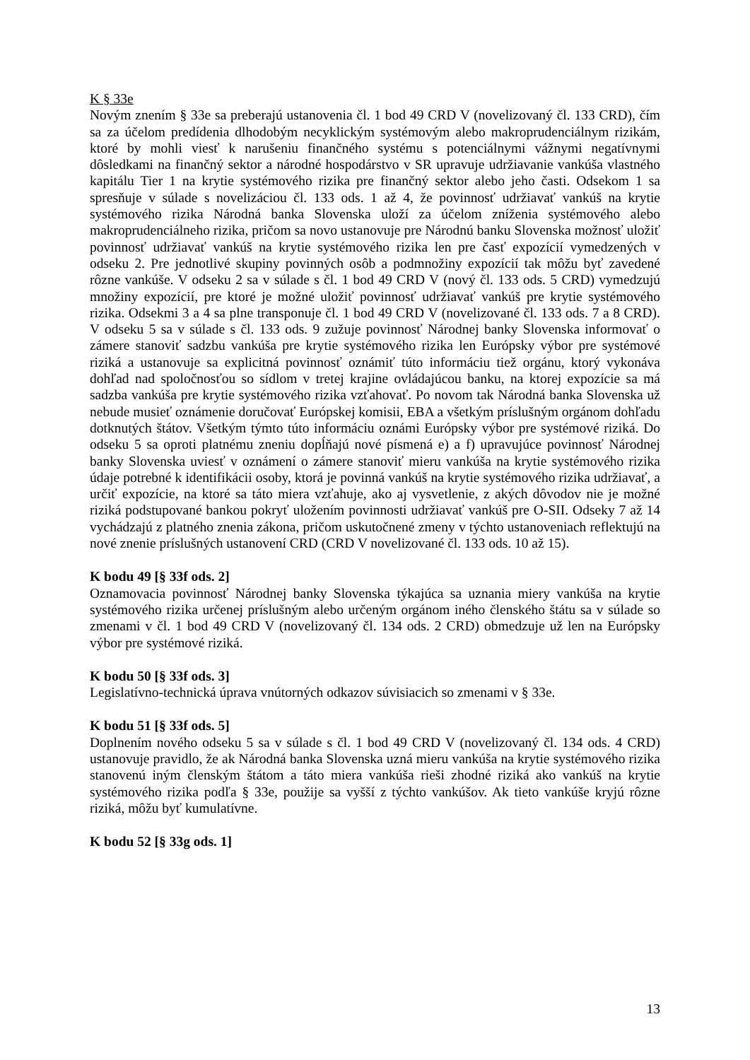K § 33e
Novým znením § 33e sa preberajú ustanovenia čl. 1 bod 49 CRD V (novelizovaný čl. 133 CRD), čím sa za účelom predídenia dlhodobým necyklickým systémovým alebo makroprudenciálnym rizikám, ktoré by mohli viesť k narušeniu finančného systému s potenciálnymi vážnymi negatívnymi dôsledkami na finančný sektor a národné hospodárstvo v SR upravuje udržiavanie vankúša vlastného kapitálu Tier 1 na krytie systémového rizika pre finančný sektor alebo jeho časti. Odsekom 1 sa spresňuje v súlade s novelizáciou čl. 133 ods. 1 až 4, že povinnosť udržiavať vankúš na krytie systémového rizika Národná banka Slovenska uloží za účelom zníženia systémového alebo makroprudenciálneho rizika, pričom sa novo ustanovuje pre Národnú banku Slovenska možnosť uložiť povinnosť udržiavať vankúš na krytie systémového rizika len pre časť expozícií vymedzených v odseku 2. Pre jednotlivé skupiny povinných osôb a podmnožiny expozícií tak môžu byť zavedené rôzne vankúše. V odseku 2 sa v súlade s čl. 1 bod 49 CRD V (nový čl. 133 ods. 5 CRD) vymedzujú množiny expozícií, pre ktoré je možné uložiť povinnosť udržiavať vankúš pre krytie systémového rizika. Odsekmi 3 a 4 sa plne transponuje čl. 1 bod 49 CRD V (novelizované čl. 133 ods. 7 a 8 CRD). V odseku 5 sa v súlade s čl. 133 ods. 9 zužuje povinnosť Národnej banky Slovenska informovať o zámere stanoviť sadzbu vankúša pre krytie systémového rizika len Európsky výbor pre systémové riziká a ustanovuje sa explicitná povinnosť oznámiť túto informáciu tiež orgánu, ktorý vykonáva dohľad nad spoločnosťou so sídlom v tretej krajine ovládajúcou banku, na ktorej expozície sa má sadzba vankúša pre krytie systémového rizika vzťahovať. Po novom tak Národná banka Slovenska už nebude musieť oznámenie doručovať Európskej komisii, EBA a všetkým príslušným orgánom dohľadu dotknutých štátov. Všetkým týmto túto informáciu oznámi Európsky výbor pre systémové riziká. Do odseku 5 sa oproti platnému zneniu dopĺňajú nové písmená e) a f) upravujúce povinnosť Národnej banky Slovenska uviesť v oznámení o zámere stanoviť mieru vankúša na krytie systémového rizika údaje potrebné k identifikácii osoby, ktorá je povinná vankúš na krytie systémového rizika udržiavať, a určiť expozície, na ktoré sa táto miera vzťahuje, ako aj vysvetlenie, z akých dôvodov nie je možné riziká podstupované bankou pokryť uložením povinnosti udržiavať vankúš pre O-SII. Odseky 7 až 14 vychádzajú z platného znenia zákona, pričom uskutočnené zmeny v týchto ustanoveniach reflektujú na nové znenie príslušných ustanovení CRD (CRD V novelizované čl. 133 ods. 10 až 15).
K bodu 49 [§ 33f ods. 2]
Oznamovacia povinnosť Národnej banky Slovenska týkajúca sa uznania miery vankúša na krytie systémového rizika určenej príslušným alebo určeným orgánom iného členského štátu sa v súlade so zmenami v čl. 1 bod 49 CRD V (novelizovaný čl. 134 ods. 2 CRD) obmedzuje už len na Európsky výbor pre systémové riziká.
K bodu 50 [§ 33f ods. 3]
Legislatívno-technická úprava vnútorných odkazov súvisiacich so zmenami v § 33e.
K bodu 51 [§ 33f ods. 5]
Doplnením nového odseku 5 sa v súlade s čl. 1 bod 49 CRD V (novelizovaný čl. 134 ods. 4 CRD) ustanovuje pravidlo, že ak Národná banka Slovenska uzná mieru vankúša na krytie systémového rizika stanovenú iným členským štátom a táto miera vankúša rieši zhodné riziká ako vankúš na krytie systémového rizika podľa § 33e, použije sa vyšší z týchto vankúšov. Ak tieto vankúše kryjú rôzne riziká, môžu byť kumulatívne.
K bodu 52 [§ 33g ods. 1]
13